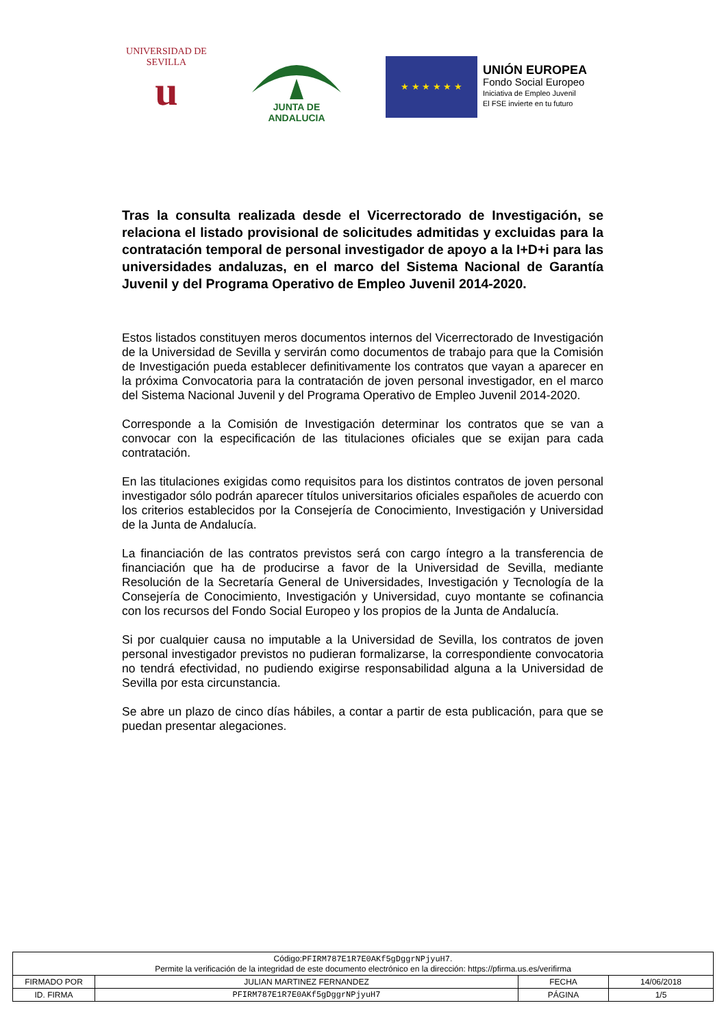UNIVERSIDAD DE SEVILLA
u
JUNTA DE ANDALUCIA
★ ★ ★ ★ ★ ★
UNIÓN EUROPEA
Fondo Social Europeo
Iniciativa de Empleo Juvenil
El FSE invierte en tu futuro
Tras la consulta realizada desde el Vicerrectorado de Investigación, se relaciona el listado provisional de solicitudes admitidas y excluidas para la contratación temporal de personal investigador de apoyo a la I+D+i para las universidades andaluzas, en el marco del Sistema Nacional de Garantía Juvenil y del Programa Operativo de Empleo Juvenil 2014-2020.
Estos listados constituyen meros documentos internos del Vicerrectorado de Investigación de la Universidad de Sevilla y servirán como documentos de trabajo para que la Comisión de Investigación pueda establecer definitivamente los contratos que vayan a aparecer en la próxima Convocatoria para la contratación de joven personal investigador, en el marco del Sistema Nacional Juvenil y del Programa Operativo de Empleo Juvenil 2014-2020.
Corresponde a la Comisión de Investigación determinar los contratos que se van a convocar con la especificación de las titulaciones oficiales que se exijan para cada contratación.
En las titulaciones exigidas como requisitos para los distintos contratos de joven personal investigador sólo podrán aparecer títulos universitarios oficiales españoles de acuerdo con los criterios establecidos por la Consejería de Conocimiento, Investigación y Universidad de la Junta de Andalucía.
La financiación de las contratos previstos será con cargo íntegro a la transferencia de financiación que ha de producirse a favor de la Universidad de Sevilla, mediante Resolución de la Secretaría General de Universidades, Investigación y Tecnología de la Consejería de Conocimiento, Investigación y Universidad, cuyo montante se cofinancia con los recursos del Fondo Social Europeo y los propios de la Junta de Andalucía.
Si por cualquier causa no imputable a la Universidad de Sevilla, los contratos de joven personal investigador previstos no pudieran formalizarse, la correspondiente convocatoria no tendrá efectividad, no pudiendo exigirse responsabilidad alguna a la Universidad de Sevilla por esta circunstancia.
Se abre un plazo de cinco días hábiles, a contar a partir de esta publicación, para que se puedan presentar alegaciones.
| Código: PFIRM787E1R7E0AKf5gDggrNPjyuH7 . Permite la verificación de la integridad de este documento electrónico en la dirección: https://pfirma.us.es/verifirma | | | |
| FIRMADO POR | JULIAN MARTINEZ FERNANDEZ | FECHA | 14/06/2018 |
| ID. FIRMA | PFIRM787E1R7E0AKf5gDggrNPjyuH7 | PÁGINA | 1/5 |